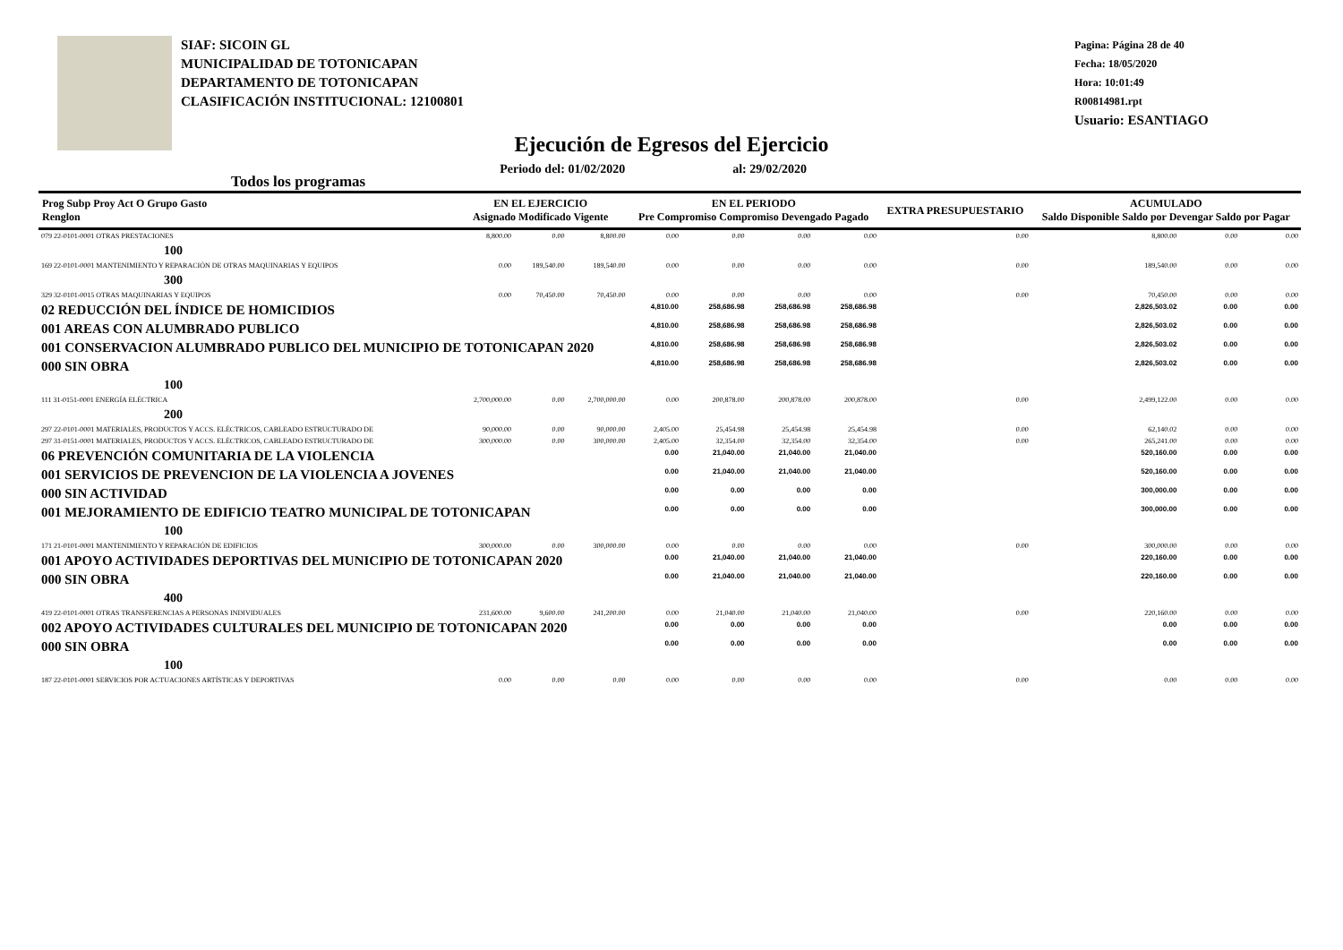SIAF: SICOIN GL
MUNICIPALIDAD DE TOTONICAPAN
DEPARTAMENTO DE TOTONICAPAN
CLASIFICACIÓN INSTITUCIONAL: 12100801
Pagina: Página 28 de 40
Fecha: 18/05/2020
Hora: 10:01:49
R00814981.rpt
Usuario: ESANTIAGO
Ejecución de Egresos del Ejercicio
Todos los programas Periodo del: 01/02/2020 al: 29/02/2020
| Prog Subp Proy Act O Grupo Gasto Renglon | EN EL EJERCICIO Asignado Modificado Vigente | | | EN EL PERIODO Pre Compromiso Compromiso Devengado Pagado | | | | EXTRA PRESUPUESTARIO | ACUMULADO Saldo Disponible Saldo por Devengar Saldo por Pagar | | |
| --- | --- | --- | --- | --- | --- | --- | --- | --- | --- | --- | --- |
| 079 22-0101-0001 OTRAS PRESTACIONES | 8,800.00 | 0.00 | 8,800.00 | 0.00 | 0.00 | 0.00 | 0.00 | 0.00 | 8,800.00 | 0.00 | 0.00 |
| 100 | | | | | | | | | | | |
| 169 22-0101-0001 MANTENIMIENTO Y REPARACIÓN DE OTRAS MAQUINARIAS Y EQUIPOS | 0.00 | 189,540.00 | 189,540.00 | 0.00 | 0.00 | 0.00 | 0.00 | 0.00 | 189,540.00 | 0.00 | 0.00 |
| 300 | | | | | | | | | | | |
| 329 32-0101-0015 OTRAS MAQUINARIAS Y EQUIPOS | 0.00 | 70,450.00 | 70,450.00 | 0.00 | 0.00 | 0.00 | 0.00 | 0.00 | 70,450.00 | 0.00 | 0.00 |
| 02 REDUCCIÓN DEL ÍNDICE DE HOMICIDIOS | | | | 4,810.00 | 258,686.98 | 258,686.98 | 258,686.98 | | 2,826,503.02 | 0.00 | 0.00 |
| 001 AREAS CON ALUMBRADO PUBLICO | | | | 4,810.00 | 258,686.98 | 258,686.98 | 258,686.98 | | 2,826,503.02 | 0.00 | 0.00 |
| 001 CONSERVACION ALUMBRADO PUBLICO DEL MUNICIPIO DE TOTONICAPAN 2020 | | | | 4,810.00 | 258,686.98 | 258,686.98 | 258,686.98 | | 2,826,503.02 | 0.00 | 0.00 |
| 000 SIN OBRA | | | | 4,810.00 | 258,686.98 | 258,686.98 | 258,686.98 | | 2,826,503.02 | 0.00 | 0.00 |
| 100 | | | | | | | | | | | |
| 111 31-0151-0001 ENERGÍA ELÉCTRICA | 2,700,000.00 | 0.00 | 2,700,000.00 | 0.00 | 200,878.00 | 200,878.00 | 200,878.00 | 0.00 | 2,499,122.00 | 0.00 | 0.00 |
| 200 | | | | | | | | | | | |
| 297 22-0101-0001 MATERIALES, PRODUCTOS Y ACCS. ELÉCTRICOS, CABLEADO ESTRUCTURADO DE | 90,000.00 | 0.00 | 90,000.00 | 2,405.00 | 25,454.98 | 25,454.98 | 25,454.98 | 0.00 | 62,140.02 | 0.00 | 0.00 |
| 297 31-0151-0001 MATERIALES, PRODUCTOS Y ACCS. ELÉCTRICOS, CABLEADO ESTRUCTURADO DE | 300,000.00 | 0.00 | 300,000.00 | 2,405.00 | 32,354.00 | 32,354.00 | 32,354.00 | 0.00 | 265,241.00 | 0.00 | 0.00 |
| 06 PREVENCIÓN COMUNITARIA DE LA VIOLENCIA | | | | 0.00 | 21,040.00 | 21,040.00 | 21,040.00 | | 520,160.00 | 0.00 | 0.00 |
| 001 SERVICIOS DE PREVENCION DE LA VIOLENCIA A JOVENES | | | | 0.00 | 21,040.00 | 21,040.00 | 21,040.00 | | 520,160.00 | 0.00 | 0.00 |
| 000 SIN ACTIVIDAD | | | | 0.00 | 0.00 | 0.00 | 0.00 | | 300,000.00 | 0.00 | 0.00 |
| 001 MEJORAMIENTO DE EDIFICIO TEATRO MUNICIPAL DE TOTONICAPAN | | | | 0.00 | 0.00 | 0.00 | 0.00 | | 300,000.00 | 0.00 | 0.00 |
| 100 | | | | | | | | | | | |
| 171 21-0101-0001 MANTENIMIENTO Y REPARACIÓN DE EDIFICIOS | 300,000.00 | 0.00 | 300,000.00 | 0.00 | 0.00 | 0.00 | 0.00 | 0.00 | 300,000.00 | 0.00 | 0.00 |
| 001 APOYO ACTIVIDADES DEPORTIVAS DEL MUNICIPIO DE TOTONICAPAN 2020 | | | | 0.00 | 21,040.00 | 21,040.00 | 21,040.00 | | 220,160.00 | 0.00 | 0.00 |
| 000 SIN OBRA | | | | 0.00 | 21,040.00 | 21,040.00 | 21,040.00 | | 220,160.00 | 0.00 | 0.00 |
| 400 | | | | | | | | | | | |
| 419 22-0101-0001 OTRAS TRANSFERENCIAS A PERSONAS INDIVIDUALES | 231,600.00 | 9,600.00 | 241,200.00 | 0.00 | 21,040.00 | 21,040.00 | 21,040.00 | 0.00 | 220,160.00 | 0.00 | 0.00 |
| 002 APOYO ACTIVIDADES CULTURALES DEL MUNICIPIO DE TOTONICAPAN 2020 | | | | 0.00 | 0.00 | 0.00 | 0.00 | | 0.00 | 0.00 | 0.00 |
| 000 SIN OBRA | | | | 0.00 | 0.00 | 0.00 | 0.00 | | 0.00 | 0.00 | 0.00 |
| 100 | | | | | | | | | | | |
| 187 22-0101-0001 SERVICIOS POR ACTUACIONES ARTÍSTICAS Y DEPORTIVAS | 0.00 | 0.00 | 0.00 | 0.00 | 0.00 | 0.00 | 0.00 | 0.00 | 0.00 | 0.00 | 0.00 |